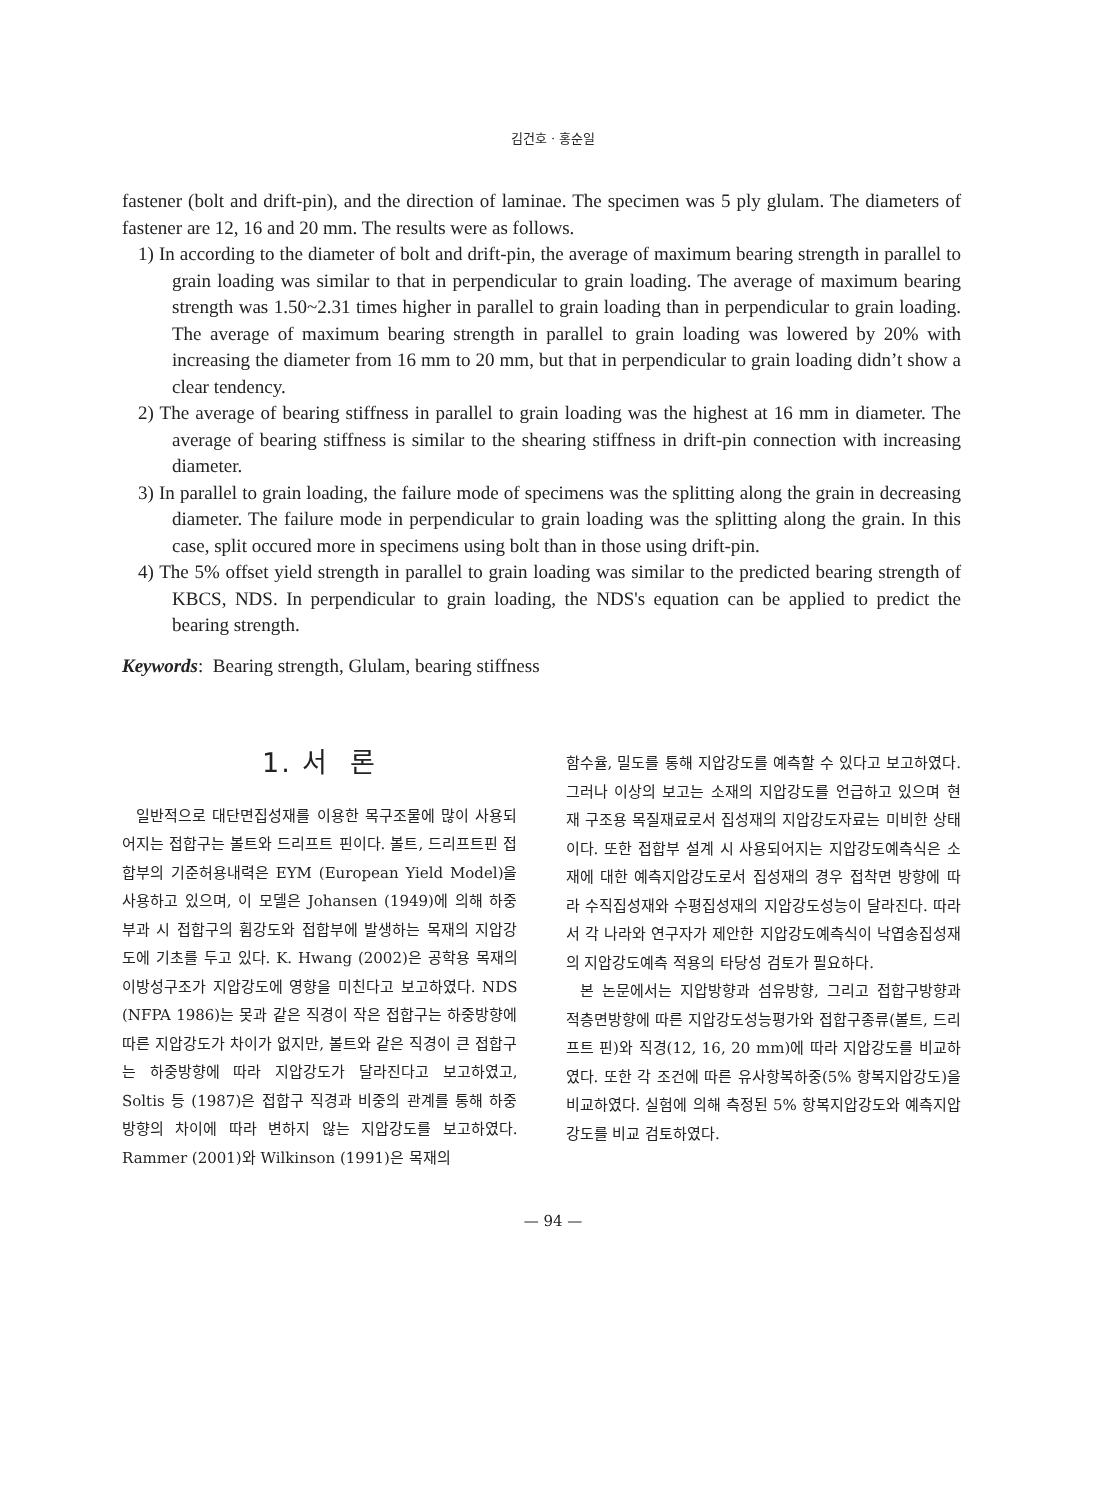김건호 · 홍순일
fastener (bolt and drift-pin), and the direction of laminae. The specimen was 5 ply glulam. The diameters of fastener are 12, 16 and 20 mm. The results were as follows.
1) In according to the diameter of bolt and drift-pin, the average of maximum bearing strength in parallel to grain loading was similar to that in perpendicular to grain loading. The average of maximum bearing strength was 1.50~2.31 times higher in parallel to grain loading than in perpendicular to grain loading. The average of maximum bearing strength in parallel to grain loading was lowered by 20% with increasing the diameter from 16 mm to 20 mm, but that in perpendicular to grain loading didn’t show a clear tendency.
2) The average of bearing stiffness in parallel to grain loading was the highest at 16 mm in diameter. The average of bearing stiffness is similar to the shearing stiffness in drift-pin connection with increasing diameter.
3) In parallel to grain loading, the failure mode of specimens was the splitting along the grain in decreasing diameter. The failure mode in perpendicular to grain loading was the splitting along the grain. In this case, split occured more in specimens using bolt than in those using drift-pin.
4) The 5% offset yield strength in parallel to grain loading was similar to the predicted bearing strength of KBCS, NDS. In perpendicular to grain loading, the NDS's equation can be applied to predict the bearing strength.
Keywords: Bearing strength, Glulam, bearing stiffness
1. 서 론
일반적으로 대단면집성재를 이용한 목구조물에 많이 사용되어지는 접합구는 볼트와 드리프트 핀이다. 볼트, 드리프트핀 접합부의 기준허용내력은 EYM (European Yield Model)을 사용하고 있으며, 이 모델은 Johansen (1949)에 의해 하중부과 시 접합구의 휨강도와 접합부에 발생하는 목재의 지압강도에 기초를 두고 있다. K. Hwang (2002)은 공학용 목재의 이방성구조가 지압강도에 영향을 미친다고 보고하였다. NDS (NFPA 1986)는 못과 같은 직경이 작은 접합구는 하중방향에 따른 지압강도가 차이가 없지만, 볼트와 같은 직경이 큰 접합구는 하중방향에 따라 지압강도가 달라진다고 보고하였고, Soltis 등 (1987)은 접합구 직경과 비중의 관계를 통해 하중방향의 차이에 따라 변하지 않는 지압강도를 보고하였다. Rammer (2001)와 Wilkinson (1991)은 목재의
함수율, 밀도를 통해 지압강도를 예측할 수 있다고 보고하였다. 그러나 이상의 보고는 소재의 지압강도를 언급하고 있으며 현재 구조용 목질재료로서 집성재의 지압강도자료는 미비한 상태이다. 또한 접합부 설계 시 사용되어지는 지압강도예측식은 소재에 대한 예측지압강도로서 집성재의 경우 접착면 방향에 따라 수직집성재와 수평집성재의 지압강도성능이 달라진다. 따라서 각 나라와 연구자가 제안한 지압강도예측식이 낙엽송집성재의 지압강도예측 적용의 타당성 검토가 필요하다.
본 논문에서는 지압방향과 섬유방향, 그리고 접합구방향과 적층면방향에 따른 지압강도성능평가와 접합구종류(볼트, 드리프트 핀)와 직경(12, 16, 20 mm)에 따라 지압강도를 비교하였다. 또한 각 조건에 따른 유사항복하중(5% 항복지압강도)을 비교하였다. 실험에 의해 측정된 5% 항복지압강도와 예측지압강도를 비교 검토하였다.
— 94 —